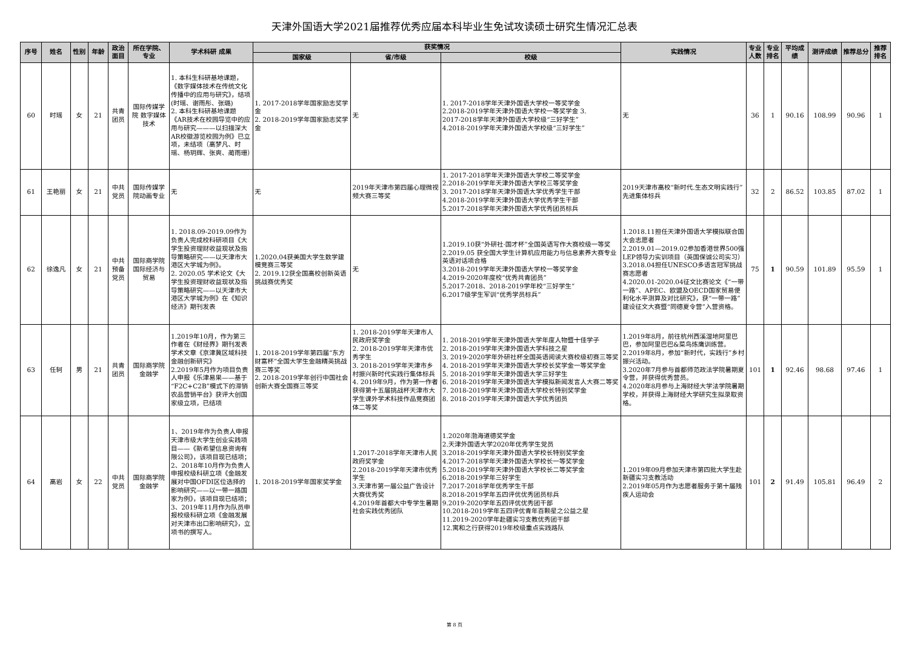天津外国语大学2021届推荐优秀应届本科毕业生免试攻读硕士研究生情况汇总表
| 序号 | 姓名 | 性别 | 年龄 | 政治面目 | 所在学院、专业 | 学术科研 成果 | 获奖情况 | | | 实践情况 | 专业人数 | 专业排名 | 平均成绩 | 测评成绩 | 推荐总分 | 推荐排名 |
| --- | --- | --- | --- | --- | --- | --- | --- | --- | --- | --- | --- | --- | --- | --- | --- | --- |
| | | | | | | | 国家级 | 省/市级 | 校级 | | | | | | | |
| 60 | 时瑶 | 女 | 21 | 共青团员 | 国际传媒学院 数字媒体技术 | 1. 本科生科研基地课题，《数字媒体技术在传统文化传播中的应用与研究》，结项(时瑶、谢雨彤、张璐) 2. 本科生科研基地课题《AR技术在校园导览中的应用与研究———以扫描深大AR校徽游览校园为例》已立项，未结项（高梦凡、时瑶、杨玥辉、张爽、蔺雨珊） | 1. 2017-2018学年国家励志奖学金 2. 2018-2019学年国家励志奖学金 | 无 | 1. 2017-2018学年天津外国语大学校一等奖学金 2.2018-2019学年天津外国语大学校一等奖学金 3. 2017-2018学年天津外国语大学校级“三好学生” 4.2018-2019学年天津外国语大学校级“三好学生” | 无 | 36 | 1 | 90.16 | 108.99 | 90.96 | 1 |
| 61 | 王艳丽 | 女 | 21 | 中共党员 | 国际传媒学院动画专业 | 无 | 无 | 2019年天津市第四届心理微视频大赛三等奖 | 1. 2017-2018学年天津外国语大学校二等奖学金 2.2018-2019学年天津外国语大学校三等奖学金 3. 2017-2018学年天津外国语大学优秀学生干部 4.2018-2019学年天津外国语大学优秀学生干部 5.2017-2018学年天津外国语大学优秀团员标兵 | 2019天津市高校“新时代.生态文明实践行”先进集体标兵 | 32 | 2 | 86.52 | 103.85 | 87.02 | 1 |
| 62 | 徐逸凡 | 女 | 21 | 中共预备党员 | 国际商学院国际经济与贸易 | 1. 2018.09-2019.09作为负责人完成校科研项目《大学生投资理财收益现状及指导策略研究——以天津市大港区大学城为例》。 2. 2020.05 学术论文《大学生投资理财收益现状及指导策略研究——以天津市大港区大学城为例》在《知识经济》期刊发表 | 1.2020.04获美国大学生数学建模竞赛三等奖 2. 2019.12获全国高校创新英语挑战赛优秀奖 | 无 | 1.2019.10获“外研社·国才杯”全国英语写作大赛校级一等奖 2.2019.05 获全国大学生计算机应用能力与信息素养大赛专业英语对话项合格 3.2018-2019学年天津外国语大学校一等奖学金 4.2019-2020年度校“优秀共青团员” 5.2017-2018、2018-2019学年校“三好学生” 6.2017级学生军训“优秀学员标兵” | 1.2018.11担任天津外国语大学模拟联合国大会志愿者 2.2019.01—2019.02参加香港世界500强LEP领导力实训项目（英国保诚公司实习） 3.2018.04担任UNESCO多语言冠军挑战赛志愿者 4.2020.01-2020.04征文比赛论文《“一带一路”、APEC、欧盟及OECD国家贸易便利化水平测算及对比研究》，获“一带一路”建设征文大赛暨“同德夏令营”入营资格。 | 75 | 1 | 90.59 | 101.89 | 95.59 | 1 |
| 63 | 任轲 | 男 | 21 | 共青团员 | 国际商学院金融学 | 1.2019年10月，作为第三作者在《财经界》期刊发表学术文章《京津冀区域科技金融创新研究》 2.2019年5月作为项目负责人申报《乐津易果——基于“F2C+C2B”模式下的滞销农品营销平台》获评大创国家级立项，已结项 | 1. 2018-2019学年第四届“东方财富杯”全国大学生金融精英挑战赛三等奖 2. 2018-2019学年创行中国社会创新大赛全国赛三等奖 | 1. 2018-2019学年天津市人民政府奖学金 2. 2018-2019学年天津市优秀学生 3. 2018-2019学年天津市乡村振兴新时代实践行集体标兵 4. 2019年9月，作为第一作者获得第十五届挑战杯天津市大学生课外学术科技作品竞赛团体二等奖 | 1. 2018-2019学年天津外国语大学年度人物暨十佳学子 2. 2018-2019学年天津外国语大学科技之星 3. 2019-2020学年外研社杯全国英语阅读大赛校级初赛三等奖 4. 2018-2019学年天津外国语大学校长奖学金一等奖学金 5. 2018-2019学年天津外国语大学三好学生 6. 2018-2019学年天津外国语大学模拟新闻发言人大赛二等奖 7. 2018-2019学年天津外国语大学校长特别奖学金 8. 2018-2019学年天津外国语大学优秀团员 | 1.2019年8月，前往杭州西溪湿地阿里巴巴，参加阿里巴巴&菜鸟炼鹰训练营。 2.2019年8月，参加“新时代，实践行”乡村振兴活动。 3.2020年7月参与首都师范政法学院暑期夏令营，并获得优秀营员。 4.2020年8月参与上海财经大学法学院暑期学校，并获得上海财经大学研究生拟录取资格。 | 101 | 1 | 92.46 | 98.68 | 97.46 | 1 |
| 64 | 高岩 | 女 | 22 | 中共党员 | 国际商学院金融学 | 1、2019年作为负责人申报天津市级大学生创业实践项目——《新希望信息资询有限公司》，该项目现已结项； 2、2018年10月作为负责人申报校级科研立项《金融发展对中国OFDI区位选择的影响研究——以一带一路国家为例》，该项目现已结项； 3、2019年11月作为队员申报校级科研立项《金融发展对天津市出口影响研究》，立项书的撰写人。 | 1. 2018-2019学年国家奖学金 | 1.2017-2018学年天津市人民政府奖学金 2.2018-2019学年天津市优秀学生 3.天津市第一届公益广告设计大赛优秀奖 4.2019年首都大中专学生暑期社会实践优秀团队 | 1.2020年渤海道德奖学金 2.天津外国语大学2020年优秀学生党员 3.2018-2019学年天津外国语大学校长特别奖学金 4.2017-2018学年天津外国语大学校长一等奖学金 5.2018-2019学年天津外国语大学校长二等奖学金 6.2018-2019学年三好学生 7.2017-2018学年优秀学生干部 8.2018-2019学年五四评优优秀团员标兵 9.2019-2020学年五四评优优秀团干部 10.2018-2019学年五四评优青年百颗星之公益之星 11.2019-2020学年赴疆实习支教优秀团干部 12.寓和之行获得2019年校级重点实践路队 | 1.2019年09月参加天津市第四批大学生赴新疆实习支教活动 2.2019年05月作为志愿者服务于第十届残疾人运动会 | 101 | 2 | 91.49 | 105.81 | 96.49 | 2 |
第 8 页